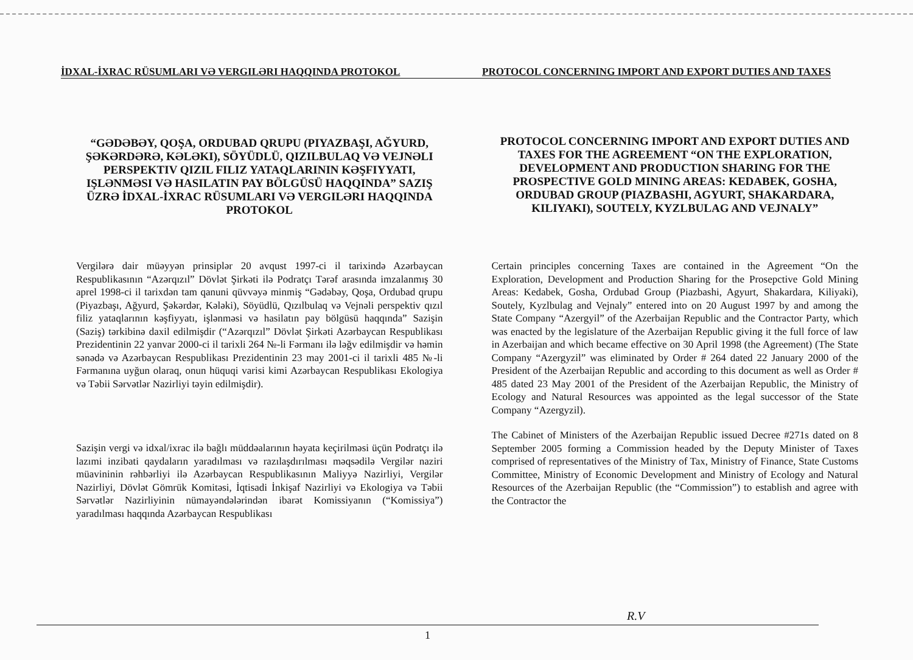İDXAL-İXRAC RÜSUMLARI VƏ VERGILƏRI HAQQINDA PROTOKOL PROTOCOL CONCERNING IMPORT AND EXPORT DUTIES AND TAXES
“GƏDƏBƏY, QOŞA, ORDUBAD QRUPU (PIYAZBAŞI, AĞYURD, ŞƏKƏRDƏRƏ, KƏLƏKI), SÖYÜDLÜ, QIZILBULAQ VƏ VEJNƏLI PERSPEKTIV QIZIL FILIZ YATAQLARININ KƏŞFIYYATI, IŞLƏNMƏSI VƏ HASILATIN PAY BÖLGÜSÜ HAQQINDA” SAZIŞ ÜZRƏ İDXAL-İXRAC RÜSUMLARI VƏ VERGILƏRI HAQQINDA PROTOKOL
PROTOCOL CONCERNING IMPORT AND EXPORT DUTIES AND TAXES FOR THE AGREEMENT “ON THE EXPLORATION, DEVELOPMENT AND PRODUCTION SHARING FOR THE PROSPECTIVE GOLD MINING AREAS: KEDABEK, GOSHA, ORDUBAD GROUP (PIAZBASHI, AGYURT, SHAKARDARA, KILIYAKI), SOUTELY, KYZLBULAG AND VEJNALY”
Vergilərə dair müəyyən prinsiplər 20 avqust 1997-ci il tarixində Azərbaycan Respublikasının “Azərqızıl” Dövlət Şirkəti ilə Podratçı Tərəf arasında imzalanmış 30 aprel 1998-ci il tarixdən tam qanuni qüvvəyə minmiş “Gədəbəy, Qoşa, Ordubad qrupu (Piyazbaşı, Ağyurd, Şəkərdər, Kələki), Söyüdlü, Qızılbulaq və Vejnəli perspektiv qızıl filiz yataqlarının kəşfiyyatı, işlənməsi və hasilatın pay bölgüsü haqqında” Sazişin (Saziş) tərkibinə daxil edilmişdir (“Azərqızıl” Dövlət Şirkəti Azərbaycan Respublikası Prezidentinin 22 yanvar 2000-ci il tarixli 264 №-li Fərmanı ilə ləğv edilmişdir və həmin sənədə və Azərbaycan Respublikası Prezidentinin 23 may 2001-ci il tarixli 485 №-li Fərmanına uyğun olaraq, onun hüquqi varisi kimi Azərbaycan Respublikası Ekologiya və Təbii Sərvətlər Nazirliyi təyin edilmişdir).
Sazişin vergi və idxal/ixrac ilə bağlı müddəalarının həyata keçirilməsi üçün Podratçı ilə lazımi inzibati qaydaların yaradılması və razılaşdırılması məqsədilə Vergilər naziri müavininin rəhbərliyi ilə Azərbaycan Respublikasının Maliyyə Nazirliyi, Vergilər Nazirliyi, Dövlət Gömrük Komitəsi, İqtisadi İnkişaf Nazirliyi və Ekologiya və Təbii Sərvətlər Nazirliyinin nümayəndələrindən ibarət Komissiyanın (“Komissiya”) yaradılması haqqında Azərbaycan Respublikası
Certain principles concerning Taxes are contained in the Agreement “On the Exploration, Development and Production Sharing for the Prosepctive Gold Mining Areas: Kedabek, Gosha, Ordubad Group (Piazbashi, Agyurt, Shakardara, Kiliyaki), Soutely, Kyzlbulag and Vejnaly” entered into on 20 August 1997 by and among the State Company “Azergyil” of the Azerbaijan Republic and the Contractor Party, which was enacted by the legislature of the Azerbaijan Republic giving it the full force of law in Azerbaijan and which became effective on 30 April 1998 (the Agreement) (The State Company “Azergyzil” was eliminated by Order # 264 dated 22 January 2000 of the President of the Azerbaijan Republic and according to this document as well as Order # 485 dated 23 May 2001 of the President of the Azerbaijan Republic, the Ministry of Ecology and Natural Resources was appointed as the legal successor of the State Company “Azergyzil).
The Cabinet of Ministers of the Azerbaijan Republic issued Decree #271s dated on 8 September 2005 forming a Commission headed by the Deputy Minister of Taxes comprised of representatives of the Ministry of Tax, Ministry of Finance, State Customs Committee, Ministry of Economic Development and Ministry of Ecology and Natural Resources of the Azerbaijan Republic (the “Commission”) to establish and agree with the Contractor the
R.V
1